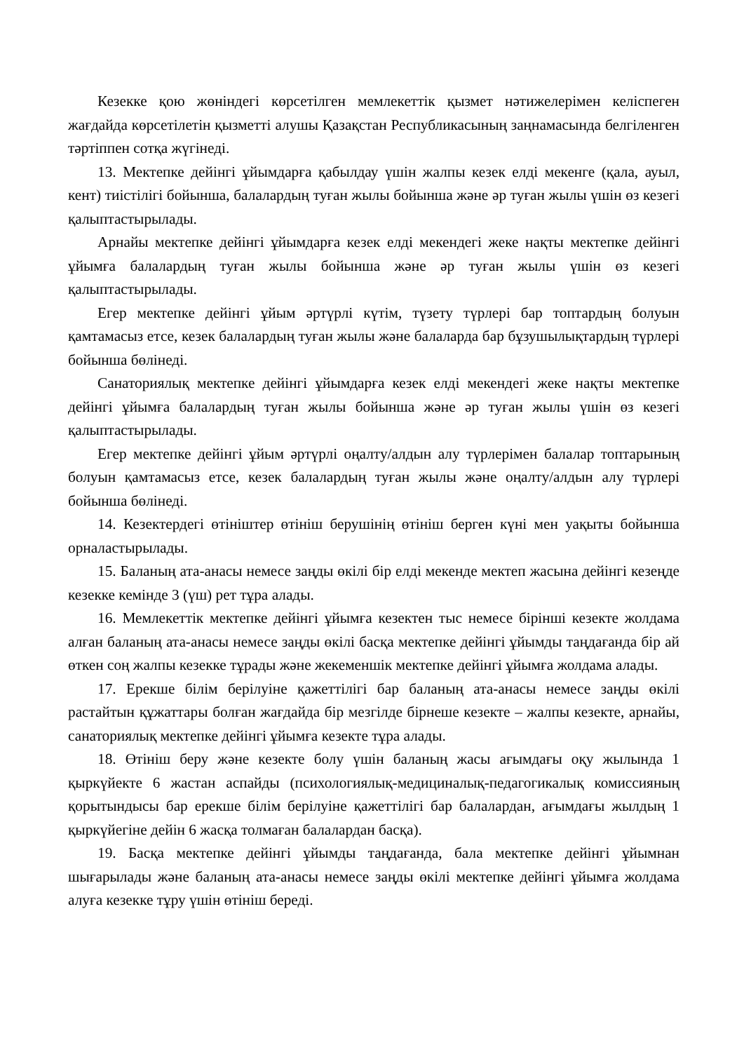Кезекке қою жөніндегі көрсетілген мемлекеттік қызмет нәтижелерімен келіспеген жағдайда көрсетілетін қызметті алушы Қазақстан Республикасының заңнамасында белгіленген тәртіппен сотқа жүгінеді.
13. Мектепке дейінгі ұйымдарға қабылдау үшін жалпы кезек елді мекенге (қала, ауыл, кент) тиістілігі бойынша, балалардың туған жылы бойынша және әр туған жылы үшін өз кезегі қалыптастырылады.
Арнайы мектепке дейінгі ұйымдарға кезек елді мекендегі жеке нақты мектепке дейінгі ұйымға балалардың туған жылы бойынша және әр туған жылы үшін өз кезегі қалыптастырылады.
Егер мектепке дейінгі ұйым әртүрлі күтім, түзету түрлері бар топтардың болуын қамтамасыз етсе, кезек балалардың туған жылы және балаларда бар бұзушылықтардың түрлері бойынша бөлінеді.
Санаториялық мектепке дейінгі ұйымдарға кезек елді мекендегі жеке нақты мектепке дейінгі ұйымға балалардың туған жылы бойынша және әр туған жылы үшін өз кезегі қалыптастырылады.
Егер мектепке дейінгі ұйым әртүрлі оңалту/алдын алу түрлерімен балалар топтарының болуын қамтамасыз етсе, кезек балалардың туған жылы және оңалту/алдын алу түрлері бойынша бөлінеді.
14. Кезектердегі өтініштер өтініш берушінің өтініш берген күні мен уақыты бойынша орналастырылады.
15. Баланың ата-анасы немесе заңды өкілі бір елді мекенде мектеп жасына дейінгі кезеңде кезекке кемінде 3 (үш) рет тұра алады.
16. Мемлекеттік мектепке дейінгі ұйымға кезектен тыс немесе бірінші кезекте жолдама алған баланың ата-анасы немесе заңды өкілі басқа мектепке дейінгі ұйымды таңдағанда бір ай өткен соң жалпы кезекке тұрады және жекеменшік мектепке дейінгі ұйымға жолдама алады.
17. Ерекше білім берілуіне қажеттілігі бар баланың ата-анасы немесе заңды өкілі растайтын құжаттары болған жағдайда бір мезгілде бірнеше кезекте – жалпы кезекте, арнайы, санаториялық мектепке дейінгі ұйымға кезекте тұра алады.
18. Өтініш беру және кезекте болу үшін баланың жасы ағымдағы оқу жылында 1 қыркүйекте 6 жастан аспайды (психологиялық-медициналық-педагогикалық комиссияның қорытындысы бар ерекше білім берілуіне қажеттілігі бар балалардан, ағымдағы жылдың 1 қыркүйегіне дейін 6 жасқа толмаған балалардан басқа).
19. Басқа мектепке дейінгі ұйымды таңдағанда, бала мектепке дейінгі ұйымнан шығарылады және баланың ата-анасы немесе заңды өкілі мектепке дейінгі ұйымға жолдама алуға кезекке тұру үшін өтініш береді.